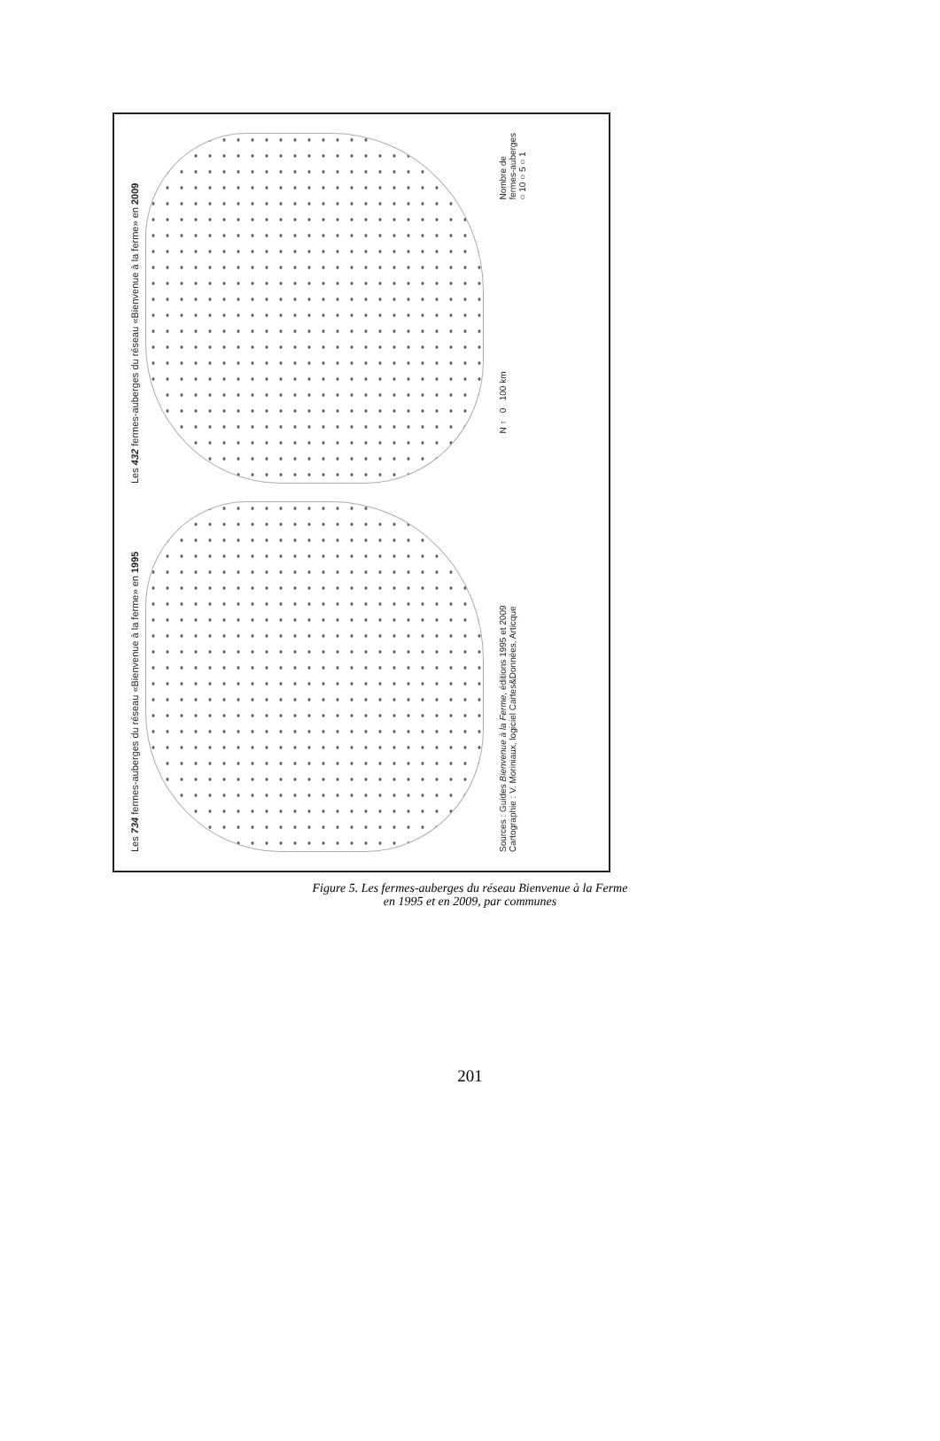Les 734 fermes-auberges du réseau «Bienvenue à la ferme» en 1995
Les 432 fermes-auberges du réseau «Bienvenue à la ferme» en 2009
Sources : Guides Bienvenue à la Ferme, éditions 1995 et 2009
Cartographie : V. Moriniaux, logiciel Cartes&Données, Articque
N ↑ 0 100 km
Nombre de
fermes-auberges
○ 10 ○ 5 ○ 1
Figure 5. Les fermes-auberges du réseau Bienvenue à la Ferme
en 1995 et en 2009, par communes
201